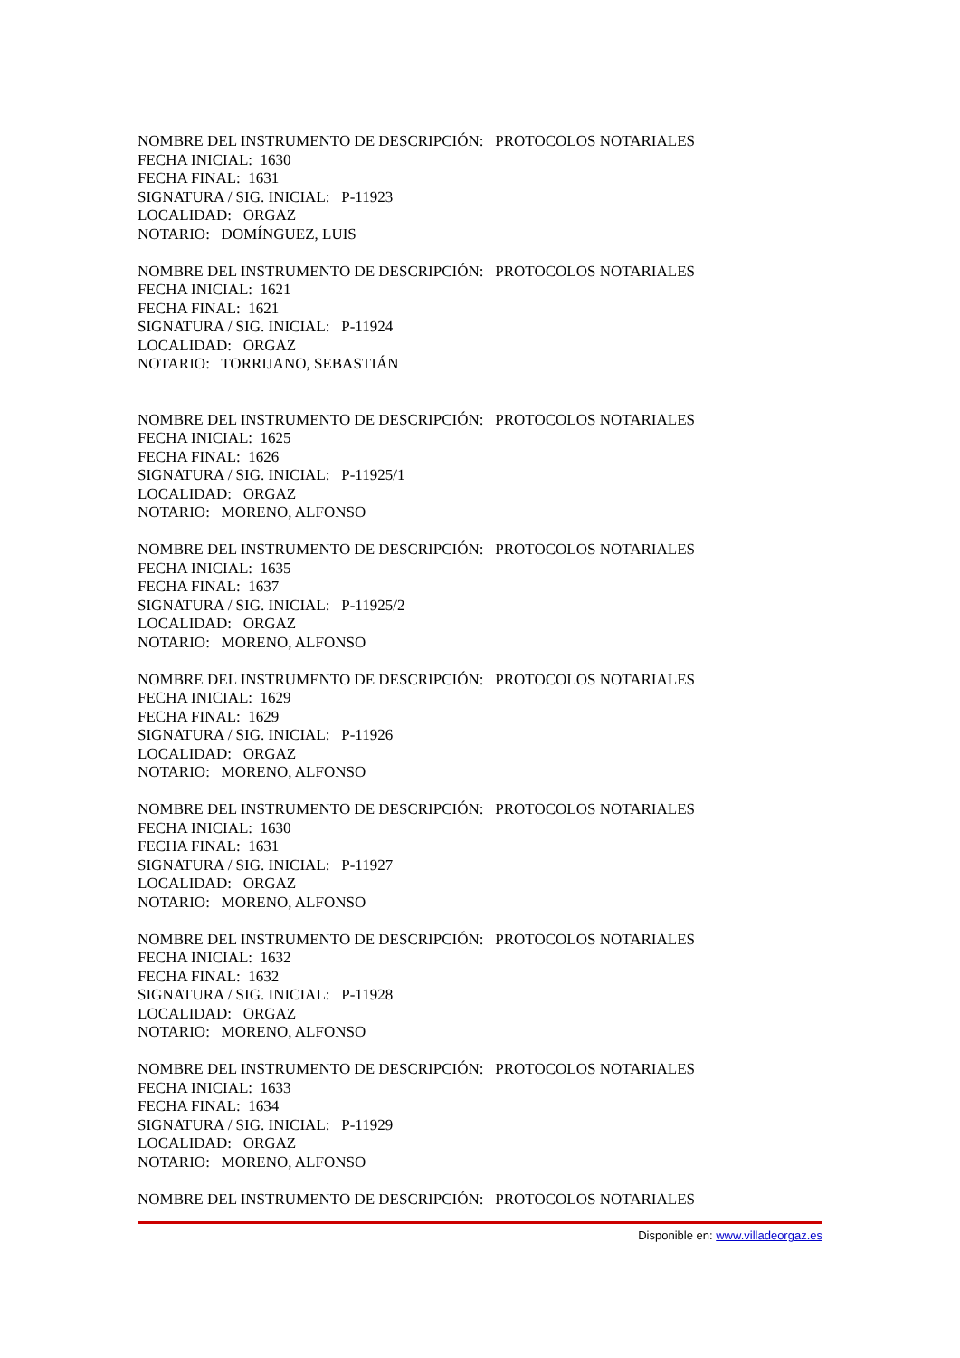NOMBRE DEL INSTRUMENTO DE DESCRIPCIÓN: PROTOCOLOS NOTARIALES
FECHA INICIAL: 1630
FECHA FINAL: 1631
SIGNATURA / SIG. INICIAL: P-11923
LOCALIDAD: ORGAZ
NOTARIO: DOMÍNGUEZ, LUIS
NOMBRE DEL INSTRUMENTO DE DESCRIPCIÓN: PROTOCOLOS NOTARIALES
FECHA INICIAL: 1621
FECHA FINAL: 1621
SIGNATURA / SIG. INICIAL: P-11924
LOCALIDAD: ORGAZ
NOTARIO: TORRIJANO, SEBASTIÁN
NOMBRE DEL INSTRUMENTO DE DESCRIPCIÓN: PROTOCOLOS NOTARIALES
FECHA INICIAL: 1625
FECHA FINAL: 1626
SIGNATURA / SIG. INICIAL: P-11925/1
LOCALIDAD: ORGAZ
NOTARIO: MORENO, ALFONSO
NOMBRE DEL INSTRUMENTO DE DESCRIPCIÓN: PROTOCOLOS NOTARIALES
FECHA INICIAL: 1635
FECHA FINAL: 1637
SIGNATURA / SIG. INICIAL: P-11925/2
LOCALIDAD: ORGAZ
NOTARIO: MORENO, ALFONSO
NOMBRE DEL INSTRUMENTO DE DESCRIPCIÓN: PROTOCOLOS NOTARIALES
FECHA INICIAL: 1629
FECHA FINAL: 1629
SIGNATURA / SIG. INICIAL: P-11926
LOCALIDAD: ORGAZ
NOTARIO: MORENO, ALFONSO
NOMBRE DEL INSTRUMENTO DE DESCRIPCIÓN: PROTOCOLOS NOTARIALES
FECHA INICIAL: 1630
FECHA FINAL: 1631
SIGNATURA / SIG. INICIAL: P-11927
LOCALIDAD: ORGAZ
NOTARIO: MORENO, ALFONSO
NOMBRE DEL INSTRUMENTO DE DESCRIPCIÓN: PROTOCOLOS NOTARIALES
FECHA INICIAL: 1632
FECHA FINAL: 1632
SIGNATURA / SIG. INICIAL: P-11928
LOCALIDAD: ORGAZ
NOTARIO: MORENO, ALFONSO
NOMBRE DEL INSTRUMENTO DE DESCRIPCIÓN: PROTOCOLOS NOTARIALES
FECHA INICIAL: 1633
FECHA FINAL: 1634
SIGNATURA / SIG. INICIAL: P-11929
LOCALIDAD: ORGAZ
NOTARIO: MORENO, ALFONSO
NOMBRE DEL INSTRUMENTO DE DESCRIPCIÓN: PROTOCOLOS NOTARIALES
Disponible en: www.villadeorgaz.es